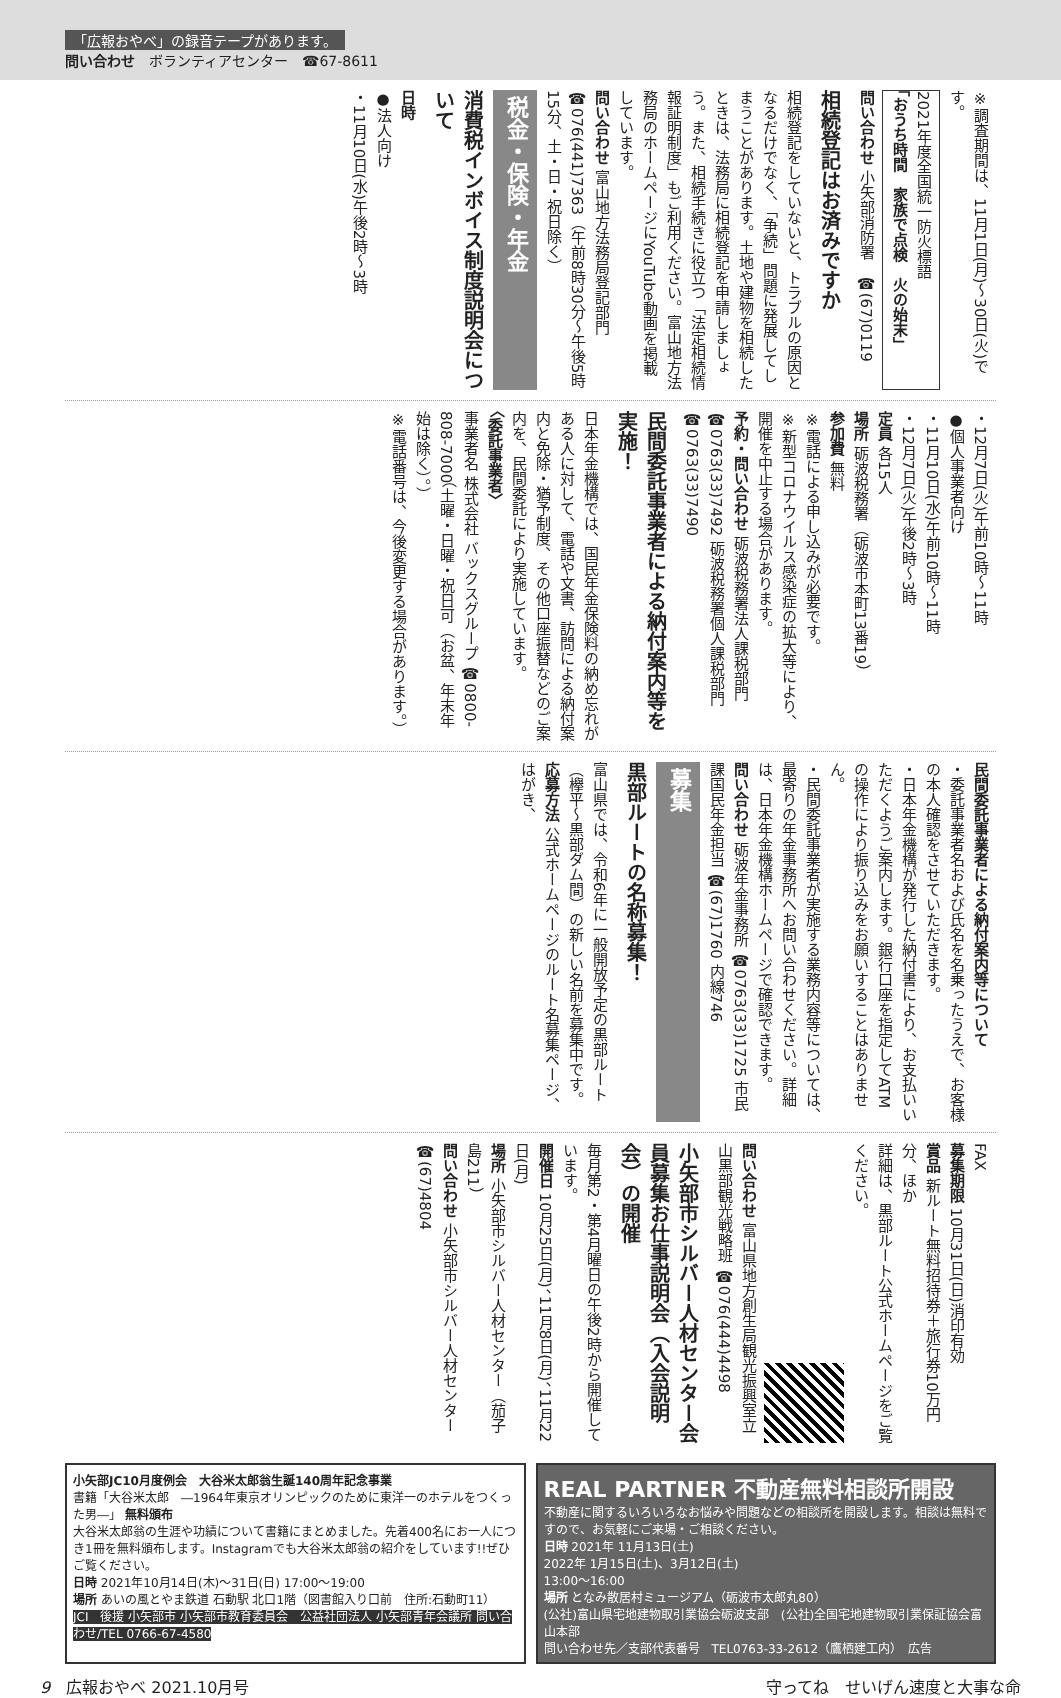「広報おやべ」の録音テープがあります。
問い合わせ　ボランティアセンター　☎67-8611
※調査期間は、11月1日(月)～30日(火)です。
2021年度全国統一防火標語
「おうち時間　家族で点検　火の始末」
問い合わせ 小矢部消防署　☎(67)0119
相続登記はお済みですか
相続登記をしていないと、トラブルの原因となるだけでなく、「争続」問題に発展してしまうことがあります。土地や建物を相続したときは、法務局に相続登記を申請しましょう。また、相続手続きに役立つ「法定相続情報証明制度」もご利用ください。富山地方法務局のホームページにYouTube動画を掲載しています。
問い合わせ 富山地方法務局登記部門 ☎076(441)7363（午前8時30分～午後5時15分、土・日・祝日除く）
税金・保険・年金
消費税インボイス制度説明会について
日時
●法人向け
・11月10日(水)午後2時～3時
・12月7日(火)午前10時～11時
●個人事業者向け
・11月10日(水)午前10時～11時
・12月7日(火)午後2時～3時
定員 各15人
場所 砺波税務署（砺波市本町13番19）
参加費 無料
※電話による申し込みが必要です。
※新型コロナウイルス感染症の拡大等により、開催を中止する場合があります。
予約・問い合わせ 砺波税務署法人課税部門 ☎0763(33)7492 砺波税務署個人課税部門 ☎0763(33)7490
民間委託事業者による納付案内等を実施！
日本年金機構では、国民年金保険料の納め忘れがある人に対して、電話や文書、訪問による納付案内と免除・猶予制度、その他口座振替などのご案内を、民間委託により実施しています。
〈委託事業者〉
事業者名 株式会社 バックスグループ ☎0800-808-7000（土曜・日曜・祝日可（お盆、年末年始は除く）。）
※電話番号は、今後変更する場合があります。）
民間委託事業者による納付案内等について
・委託事業者名および氏名を名乗ったうえで、お客様の本人確認をさせていただきます。
・日本年金機構が発行した納付書により、お支払いいただくようご案内します。銀行口座を指定してATMの操作により振り込みをお願いすることはありません。
・民間委託事業者が実施する業務内容等については、最寄りの年金事務所へお問い合わせください。詳細は、日本年金機構ホームページで確認できます。
問い合わせ 砺波年金事務所 ☎0763(33)1725 市民課国民年金担当 ☎(67)1760 内線746
募集
黒部ルートの名称募集！
富山県では、令和6年に一般開放予定の黒部ルート（欅平～黒部ダム間）の新しい名前を募集中です。
応募方法 公式ホームページのルート名募集ページ、はがき、
FAX
募集期限 10月31日(日)消印有効
賞品 新ルート無料招待券＋旅行券10万円分、ほか
詳細は、黒部ルート公式ホームページをご覧ください。
問い合わせ 富山県地方創生局観光振興室立山黒部観光戦略班 ☎076(444)4498
小矢部市シルバー人材センター会員募集お仕事説明会（入会説明会）の開催
毎月第2・第4月曜日の午後2時から開催しています。
開催日 10月25日(月)、11月8日(月)、11月22日(月)
場所 小矢部市シルバー人材センター（茄子島211）
問い合わせ 小矢部市シルバー人材センター ☎(67)4804
小矢部JC10月度例会　大谷米太郎翁生誕140周年記念事業
書籍「大谷米太郎　―1964年東京オリンピックのために東洋一のホテルをつくった男―」 無料頒布
大谷米太郎翁の生涯や功績について書籍にまとめました。先着400名にお一人につき1冊を無料頒布します。Instagramでも大谷米太郎翁の紹介をしています!!ぜひご覧ください。
日時 2021年10月14日(木)～31日(日) 17:00～19:00
場所 あいの風とやま鉄道 石動駅 北口1階（図書館入り口前　住所:石動町11）
JCI　後援 小矢部市 小矢部市教育委員会　公益社団法人 小矢部青年会議所 問い合わせ/TEL 0766-67-4580
REAL PARTNER 不動産無料相談所開設
不動産に関するいろいろなお悩みや問題などの相談所を開設します。相談は無料ですので、お気軽にご来場・ご相談ください。
日時 2021年 11月13日(土)
2022年 1月15日(土)、3月12日(土)
13:00～16:00
場所 となみ散居村ミュージアム（砺波市太郎丸80）
(公社)富山県宅地建物取引業協会砺波支部　(公社)全国宅地建物取引業保証協会富山本部
問い合わせ先／支部代表番号　TEL0763-33-2612（鷹栖建工内）　広告
9　広報おやべ 2021.10月号 守ってね　せいげん速度と大事な命